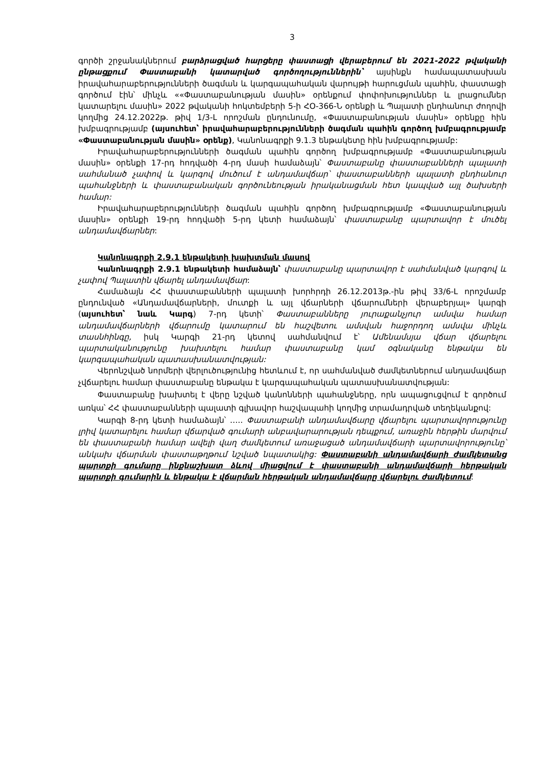3
գործի շրջանակներում բարձրացված հարցերը փաստացի վերաբերում են 2021-2022 թվականի ընթացքում Փաստաբանի կատարված գործողություններին՝ այսինքն համապատասխան իրավահարաբերությունների ծագման և կարգապահական վարույթի հարուցման պահին, փաստացի գործում էին՝ մինչև ««Փաստաբանության մասին» օրենքում փոփոխություններ և լրացումներ կատարելու մասին» 2022 թվականի հոկտեմբերի 5-ի ՀՕ-366-Ն օրենքի և Պալատի ընդհանուր ժողովի կողմից 24.12.2022թ. թիվ 1/3-Լ որոշման ընդունումը, «Փաստաբանության մասին» օրենքը հին խմբագրությամբ (այսուհետ՝ իրավահարաբերությունների ծագման պահին գործող խմբագրությամբ «Փաստաբանության մասին» օրենք), Կանոնագրքի 9.1.3 ենթակետը հին խմբագրությամբ:
Իրավահարաբերությունների ծագման պահին գործող խմբագրությամբ «Փաստաբանության մասին» օրենքի 17-րդ հոդվածի 4-րդ մասի համաձայն՝ Փաստաբանը փաստաբանների պալատի սահմանած չափով և կարգով մուծում է անդամավճար՝ փաստաբանների պալատի ընդհանուր պահանջների և փաստաբանական գործունեության իրականացման հետ կապված այլ ծախսերի համար:
Իրավահարաբերությունների ծագման պահին գործող խմբագրությամբ «Փաստաբանության մասին» օրենքի 19-րդ հոդվածի 5-րդ կետի համաձայն՝ փաստաբանը պարտավոր է մուծել անդամավճարներ:
Կանոնագրքի 2.9.1 ենթակետի խախտման մասով
Կանոնագրքի 2.9.1 ենթակետի համաձայն՝ փաստաբանը պարտավոր է սահմանված կարգով և չափով Պալատին վճարել անդամավճար:
Համաձայն ՀՀ փաստաբանների պալատի խորհրդի 26.12.2013թ.-ին թիվ 33/6-Լ որոշմամբ ընդունված «Անդամավճարների, մուտքի և այլ վճարների վճարումների վերաբերյալ» կարգի (այսուհետ՝ նաև Կարգ) 7-րդ կետի՝ Փաստաբանները յուրաքանչյուր ամսվա համար անդամավճարների վճարումը կատարում են հաշվետու ամսվան հաջորդող ամսվա մինչև տասնհինգը, իսկ Կարգի 21-րդ կետով սահմանվում է՝ Ամենամսյա վճար վճարելու պարտականությունը խախտելու համար փաստաբանը կամ օգնականը ենթակա են կարգապահական պատասխանատվության:
Վերոնշված նորմերի վերլուծությունից հետևում է, որ սահմանված ժամկետներում անդամավճար չվճարելու համար փաստաբանը ենթակա է կարգապահական պատասխանատվության:
Փաստաբանը խախտել է վերը նշված կանոնների պահանջները, որն ապացուցվում է գործում առկա՝ ՀՀ փաստաբանների պալատի գլխավոր հաշվապահի կողմից տրամադրված տեղեկանքով:
Կարգի 8-րդ կետի համաձայն՝ ….. Փաստաբանի անդամավճարը վճարելու պարտավորությունը լրիվ կատարելու համար վճարված գումարի անբավարարության դեպքում, առաջին հերթին մարվում են փաստաբանի համար ավելի վաղ ժամկետում առաջացած անդամավճարի պարտավորությունը՝ անկախ վճարման փաստաթղթում նշված նպատակից: Փաստաբանի անդամավճարի ժամկետանց պարտքի գումարը ինքնաշխատ ձևով միացվում է փաստաբանի անդամավճարի հերթական պարտքի գումարին և ենթակա է վճարման հերթական անդամավճարը վճարելու ժամկետում: